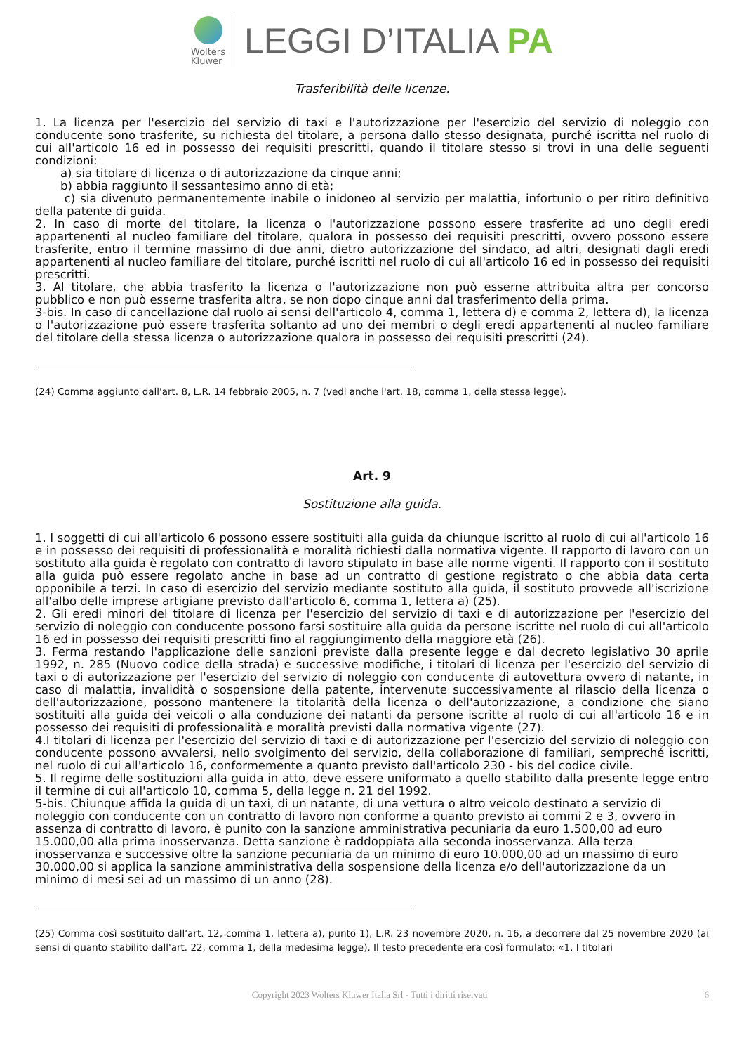Wolters
Kluwer
LEGGI D’ITALIA PA
Trasferibilità delle licenze.
1. La licenza per l'esercizio del servizio di taxi e l'autorizzazione per l'esercizio del servizio di noleggio con conducente sono trasferite, su richiesta del titolare, a persona dallo stesso designata, purché iscritta nel ruolo di cui all'articolo 16 ed in possesso dei requisiti prescritti, quando il titolare stesso si trovi in una delle seguenti condizioni:
a) sia titolare di licenza o di autorizzazione da cinque anni;
b) abbia raggiunto il sessantesimo anno di età;
c) sia divenuto permanentemente inabile o inidoneo al servizio per malattia, infortunio o per ritiro definitivo della patente di guida.
2. In caso di morte del titolare, la licenza o l'autorizzazione possono essere trasferite ad uno degli eredi appartenenti al nucleo familiare del titolare, qualora in possesso dei requisiti prescritti, ovvero possono essere trasferite, entro il termine massimo di due anni, dietro autorizzazione del sindaco, ad altri, designati dagli eredi appartenenti al nucleo familiare del titolare, purché iscritti nel ruolo di cui all'articolo 16 ed in possesso dei requisiti prescritti.
3. Al titolare, che abbia trasferito la licenza o l'autorizzazione non può esserne attribuita altra per concorso pubblico e non può esserne trasferita altra, se non dopo cinque anni dal trasferimento della prima.
3-bis. In caso di cancellazione dal ruolo ai sensi dell'articolo 4, comma 1, lettera d) e comma 2, lettera d), la licenza o l'autorizzazione può essere trasferita soltanto ad uno dei membri o degli eredi appartenenti al nucleo familiare del titolare della stessa licenza o autorizzazione qualora in possesso dei requisiti prescritti (24).
(24) Comma aggiunto dall'art. 8, L.R. 14 febbraio 2005, n. 7 (vedi anche l'art. 18, comma 1, della stessa legge).
Art. 9
Sostituzione alla guida.
1. I soggetti di cui all'articolo 6 possono essere sostituiti alla guida da chiunque iscritto al ruolo di cui all'articolo 16 e in possesso dei requisiti di professionalità e moralità richiesti dalla normativa vigente. Il rapporto di lavoro con un sostituto alla guida è regolato con contratto di lavoro stipulato in base alle norme vigenti. Il rapporto con il sostituto alla guida può essere regolato anche in base ad un contratto di gestione registrato o che abbia data certa opponibile a terzi. In caso di esercizio del servizio mediante sostituto alla guida, il sostituto provvede all'iscrizione all'albo delle imprese artigiane previsto dall'articolo 6, comma 1, lettera a) (25).
2. Gli eredi minori del titolare di licenza per l'esercizio del servizio di taxi e di autorizzazione per l'esercizio del servizio di noleggio con conducente possono farsi sostituire alla guida da persone iscritte nel ruolo di cui all'articolo 16 ed in possesso dei requisiti prescritti fino al raggiungimento della maggiore età (26).
3. Ferma restando l'applicazione delle sanzioni previste dalla presente legge e dal decreto legislativo 30 aprile 1992, n. 285 (Nuovo codice della strada) e successive modifiche, i titolari di licenza per l'esercizio del servizio di taxi o di autorizzazione per l'esercizio del servizio di noleggio con conducente di autovettura ovvero di natante, in caso di malattia, invalidità o sospensione della patente, intervenute successivamente al rilascio della licenza o dell'autorizzazione, possono mantenere la titolarità della licenza o dell'autorizzazione, a condizione che siano sostituiti alla guida dei veicoli o alla conduzione dei natanti da persone iscritte al ruolo di cui all'articolo 16 e in possesso dei requisiti di professionalità e moralità previsti dalla normativa vigente (27).
4.I titolari di licenza per l'esercizio del servizio di taxi e di autorizzazione per l'esercizio del servizio di noleggio con conducente possono avvalersi, nello svolgimento del servizio, della collaborazione di familiari, sempreché iscritti, nel ruolo di cui all'articolo 16, conformemente a quanto previsto dall'articolo 230 - bis del codice civile.
5. Il regime delle sostituzioni alla guida in atto, deve essere uniformato a quello stabilito dalla presente legge entro il termine di cui all'articolo 10, comma 5, della legge n. 21 del 1992.
5-bis. Chiunque affida la guida di un taxi, di un natante, di una vettura o altro veicolo destinato a servizio di noleggio con conducente con un contratto di lavoro non conforme a quanto previsto ai commi 2 e 3, ovvero in assenza di contratto di lavoro, è punito con la sanzione amministrativa pecuniaria da euro 1.500,00 ad euro 15.000,00 alla prima inosservanza. Detta sanzione è raddoppiata alla seconda inosservanza. Alla terza inosservanza e successive oltre la sanzione pecuniaria da un minimo di euro 10.000,00 ad un massimo di euro 30.000,00 si applica la sanzione amministrativa della sospensione della licenza e/o dell'autorizzazione da un minimo di mesi sei ad un massimo di un anno (28).
(25) Comma così sostituito dall'art. 12, comma 1, lettera a), punto 1), L.R. 23 novembre 2020, n. 16, a decorrere dal 25 novembre 2020 (ai sensi di quanto stabilito dall'art. 22, comma 1, della medesima legge). Il testo precedente era così formulato: «1. I titolari
Copyright 2023 Wolters Kluwer Italia Srl - Tutti i diritti riservati 6